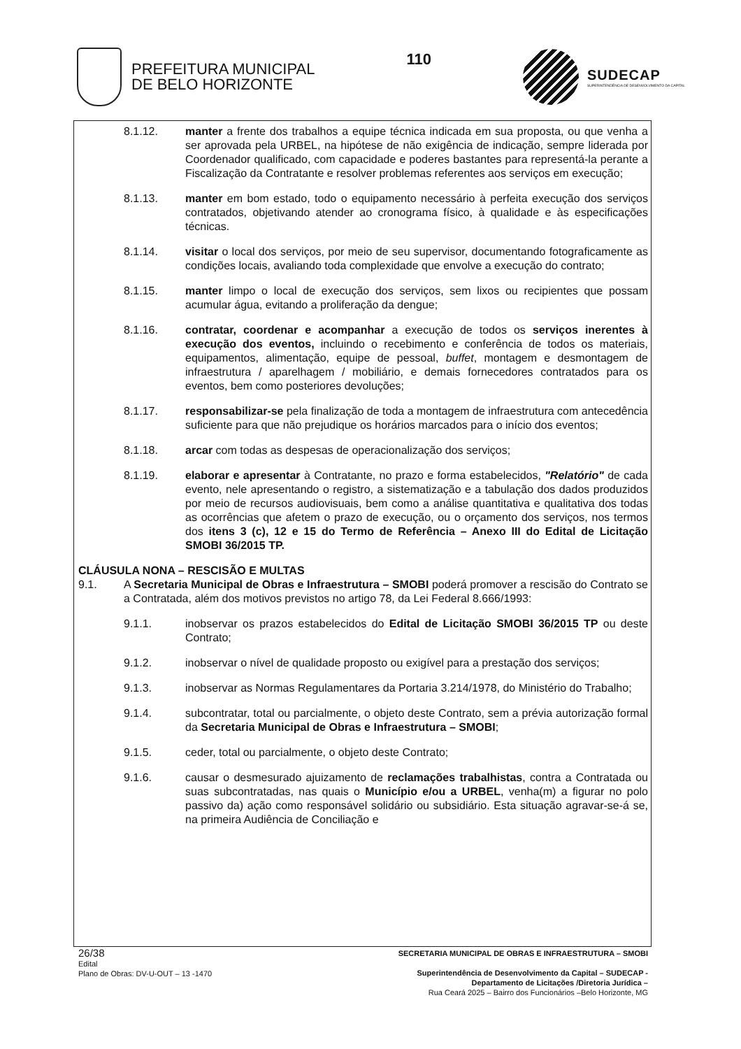PREFEITURA MUNICIPAL
DE BELO HORIZONTE
110
SUDECAP
SUPERINTENDÊNCIA DE DESENVOLVIMENTO DA CAPITAL
8.1.12. manter a frente dos trabalhos a equipe técnica indicada em sua proposta, ou que venha a ser aprovada pela URBEL, na hipótese de não exigência de indicação, sempre liderada por Coordenador qualificado, com capacidade e poderes bastantes para representá-la perante a Fiscalização da Contratante e resolver problemas referentes aos serviços em execução;
8.1.13. manter em bom estado, todo o equipamento necessário à perfeita execução dos serviços contratados, objetivando atender ao cronograma físico, à qualidade e às especificações técnicas.
8.1.14. visitar o local dos serviços, por meio de seu supervisor, documentando fotograficamente as condições locais, avaliando toda complexidade que envolve a execução do contrato;
8.1.15. manter limpo o local de execução dos serviços, sem lixos ou recipientes que possam acumular água, evitando a proliferação da dengue;
8.1.16. contratar, coordenar e acompanhar a execução de todos os serviços inerentes à execução dos eventos, incluindo o recebimento e conferência de todos os materiais, equipamentos, alimentação, equipe de pessoal, buffet, montagem e desmontagem de infraestrutura / aparelhagem / mobiliário, e demais fornecedores contratados para os eventos, bem como posteriores devoluções;
8.1.17. responsabilizar-se pela finalização de toda a montagem de infraestrutura com antecedência suficiente para que não prejudique os horários marcados para o início dos eventos;
8.1.18. arcar com todas as despesas de operacionalização dos serviços;
8.1.19. elaborar e apresentar à Contratante, no prazo e forma estabelecidos, "Relatório" de cada evento, nele apresentando o registro, a sistematização e a tabulação dos dados produzidos por meio de recursos audiovisuais, bem como a análise quantitativa e qualitativa dos todas as ocorrências que afetem o prazo de execução, ou o orçamento dos serviços, nos termos dos itens 3 (c), 12 e 15 do Termo de Referência – Anexo III do Edital de Licitação SMOBI 36/2015 TP.
CLÁUSULA NONA – RESCISÃO E MULTAS
9.1. A Secretaria Municipal de Obras e Infraestrutura – SMOBI poderá promover a rescisão do Contrato se a Contratada, além dos motivos previstos no artigo 78, da Lei Federal 8.666/1993:
9.1.1. inobservar os prazos estabelecidos do Edital de Licitação SMOBI 36/2015 TP ou deste Contrato;
9.1.2. inobservar o nível de qualidade proposto ou exigível para a prestação dos serviços;
9.1.3. inobservar as Normas Regulamentares da Portaria 3.214/1978, do Ministério do Trabalho;
9.1.4. subcontratar, total ou parcialmente, o objeto deste Contrato, sem a prévia autorização formal da Secretaria Municipal de Obras e Infraestrutura – SMOBI;
9.1.5. ceder, total ou parcialmente, o objeto deste Contrato;
9.1.6. causar o desmesurado ajuizamento de reclamações trabalhistas, contra a Contratada ou suas subcontratadas, nas quais o Município e/ou a URBEL, venha(m) a figurar no polo passivo da) ação como responsável solidário ou subsidiário. Esta situação agravar-se-á se, na primeira Audiência de Conciliação e
26/38
Edital
Plano de Obras: DV-U-OUT – 13 -1470
SECRETARIA MUNICIPAL DE OBRAS E INFRAESTRUTURA – SMOBI
Superintendência de Desenvolvimento da Capital – SUDECAP -
Departamento de Licitações /Diretoria Jurídica –
Rua Ceará 2025 – Bairro dos Funcionários –Belo Horizonte, MG